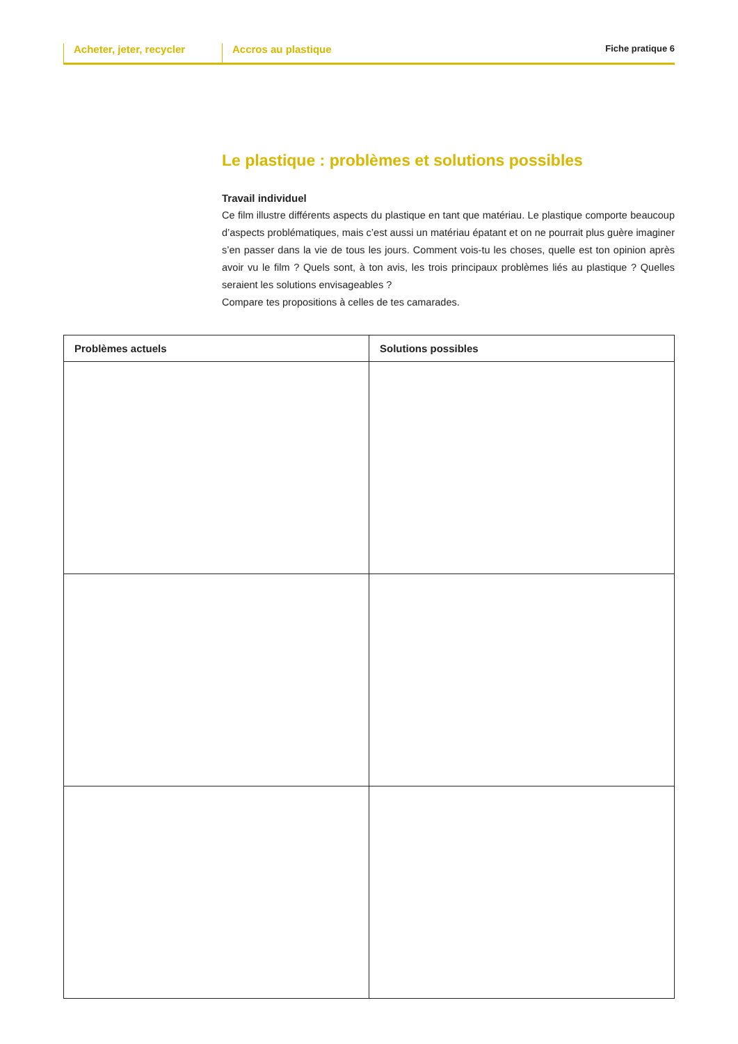Acheter, jeter, recycler
Accros au plastique
Fiche pratique 6
Le plastique : problèmes et solutions possibles
Travail individuel
Ce film illustre différents aspects du plastique en tant que matériau. Le plastique comporte beaucoup d’aspects problématiques, mais c’est aussi un matériau épatant et on ne pourrait plus guère imaginer s’en passer dans la vie de tous les jours. Comment vois-tu les choses, quelle est ton opinion après avoir vu le film ? Quels sont, à ton avis, les trois principaux problèmes liés au plastique ? Quelles seraient les solutions envisageables ?
Compare tes propositions à celles de tes camarades.
| Problèmes actuels | Solutions possibles |
| --- | --- |